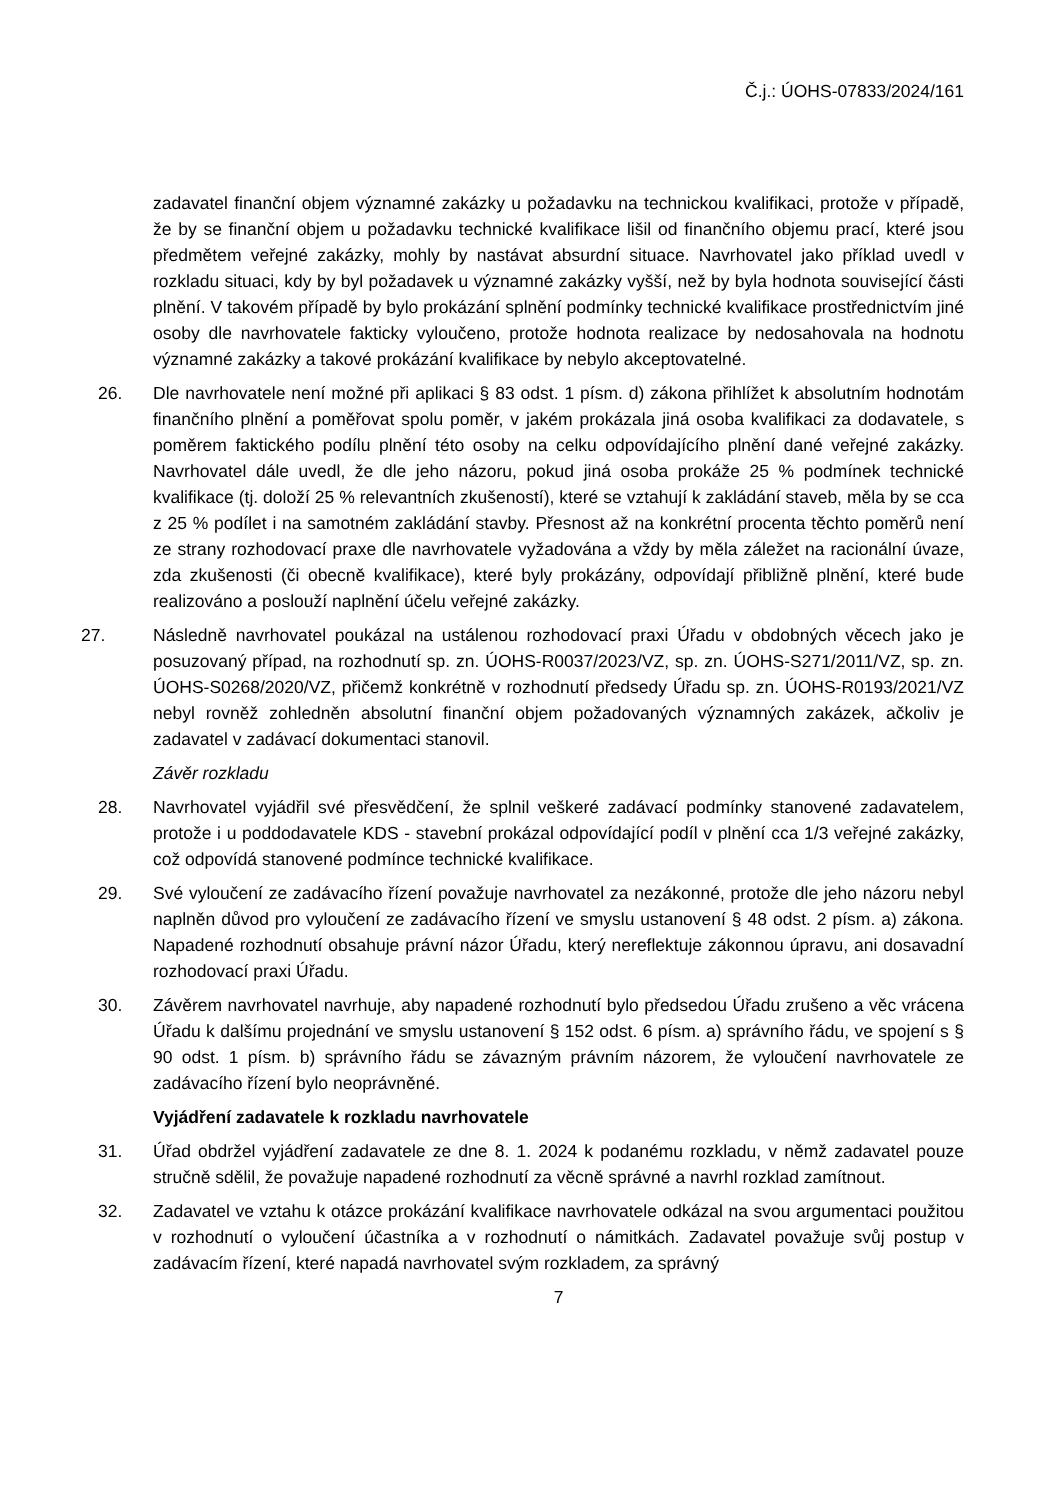Č.j.: ÚOHS-07833/2024/161
zadavatel finanční objem významné zakázky u požadavku na technickou kvalifikaci, protože v případě, že by se finanční objem u požadavku technické kvalifikace lišil od finančního objemu prací, které jsou předmětem veřejné zakázky, mohly by nastávat absurdní situace. Navrhovatel jako příklad uvedl v rozkladu situaci, kdy by byl požadavek u významné zakázky vyšší, než by byla hodnota související části plnění. V takovém případě by bylo prokázání splnění podmínky technické kvalifikace prostřednictvím jiné osoby dle navrhovatele fakticky vyloučeno, protože hodnota realizace by nedosahovala na hodnotu významné zakázky a takové prokázání kvalifikace by nebylo akceptovatelné.
26. Dle navrhovatele není možné při aplikaci § 83 odst. 1 písm. d) zákona přihlížet k absolutním hodnotám finančního plnění a poměřovat spolu poměr, v jakém prokázala jiná osoba kvalifikaci za dodavatele, s poměrem faktického podílu plnění této osoby na celku odpovídajícího plnění dané veřejné zakázky. Navrhovatel dále uvedl, že dle jeho názoru, pokud jiná osoba prokáže 25 % podmínek technické kvalifikace (tj. doloží 25 % relevantních zkušeností), které se vztahují k zakládání staveb, měla by se cca z 25 % podílet i na samotném zakládání stavby. Přesnost až na konkrétní procenta těchto poměrů není ze strany rozhodovací praxe dle navrhovatele vyžadována a vždy by měla záležet na racionální úvaze, zda zkušenosti (či obecně kvalifikace), které byly prokázány, odpovídají přibližně plnění, které bude realizováno a poslouží naplnění účelu veřejné zakázky.
27. Následně navrhovatel poukázal na ustálenou rozhodovací praxi Úřadu v obdobných věcech jako je posuzovaný případ, na rozhodnutí sp. zn. ÚOHS-R0037/2023/VZ, sp. zn. ÚOHS-S271/2011/VZ, sp. zn. ÚOHS-S0268/2020/VZ, přičemž konkrétně v rozhodnutí předsedy Úřadu sp. zn. ÚOHS-R0193/2021/VZ nebyl rovněž zohledněn absolutní finanční objem požadovaných významných zakázek, ačkoliv je zadavatel v zadávací dokumentaci stanovil.
Závěr rozkladu
28. Navrhovatel vyjádřil své přesvědčení, že splnil veškeré zadávací podmínky stanovené zadavatelem, protože i u poddodavatele KDS - stavební prokázal odpovídající podíl v plnění cca 1/3 veřejné zakázky, což odpovídá stanovené podmínce technické kvalifikace.
29. Své vyloučení ze zadávacího řízení považuje navrhovatel za nezákonné, protože dle jeho názoru nebyl naplněn důvod pro vyloučení ze zadávacího řízení ve smyslu ustanovení § 48 odst. 2 písm. a) zákona. Napadené rozhodnutí obsahuje právní názor Úřadu, který nereflektuje zákonnou úpravu, ani dosavadní rozhodovací praxi Úřadu.
30. Závěrem navrhovatel navrhuje, aby napadené rozhodnutí bylo předsedou Úřadu zrušeno a věc vrácena Úřadu k dalšímu projednání ve smyslu ustanovení § 152 odst. 6 písm. a) správního řádu, ve spojení s § 90 odst. 1 písm. b) správního řádu se závazným právním názorem, že vyloučení navrhovatele ze zadávacího řízení bylo neoprávněné.
Vyjádření zadavatele k rozkladu navrhovatele
31. Úřad obdržel vyjádření zadavatele ze dne 8. 1. 2024 k podanému rozkladu, v němž zadavatel pouze stručně sdělil, že považuje napadené rozhodnutí za věcně správné a navrhl rozklad zamítnout.
32. Zadavatel ve vztahu k otázce prokázání kvalifikace navrhovatele odkázal na svou argumentaci použitou v rozhodnutí o vyloučení účastníka a v rozhodnutí o námitkách. Zadavatel považuje svůj postup v zadávacím řízení, které napadá navrhovatel svým rozkladem, za správný
7